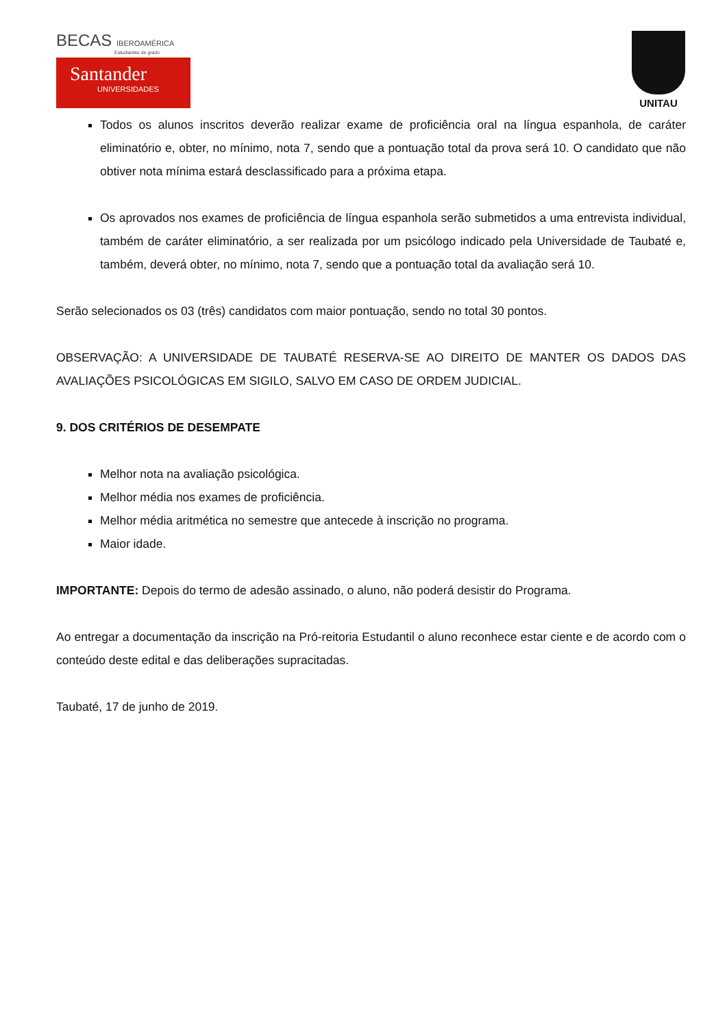BECAS IBEROAMÉRICA
Estudiantes de grado
Santander
UNIVERSIDADES
UNITAU
Todos os alunos inscritos deverão realizar exame de proficiência oral na língua espanhola, de caráter eliminatório e, obter, no mínimo, nota 7, sendo que a pontuação total da prova será 10. O candidato que não obtiver nota mínima estará desclassificado para a próxima etapa.
Os aprovados nos exames de proficiência de língua espanhola serão submetidos a uma entrevista individual, também de caráter eliminatório, a ser realizada por um psicólogo indicado pela Universidade de Taubaté e, também, deverá obter, no mínimo, nota 7, sendo que a pontuação total da avaliação será 10.
Serão selecionados os 03 (três) candidatos com maior pontuação, sendo no total 30 pontos.
OBSERVAÇÃO: A UNIVERSIDADE DE TAUBATÉ RESERVA-SE AO DIREITO DE MANTER OS DADOS DAS AVALIAÇÕES PSICOLÓGICAS EM SIGILO, SALVO EM CASO DE ORDEM JUDICIAL.
9. DOS CRITÉRIOS DE DESEMPATE
Melhor nota na avaliação psicológica.
Melhor média nos exames de proficiência.
Melhor média aritmética no semestre que antecede à inscrição no programa.
Maior idade.
IMPORTANTE: Depois do termo de adesão assinado, o aluno, não poderá desistir do Programa.
Ao entregar a documentação da inscrição na Pró-reitoria Estudantil o aluno reconhece estar ciente e de acordo com o conteúdo deste edital e das deliberações supracitadas.
Taubaté, 17 de junho de 2019.